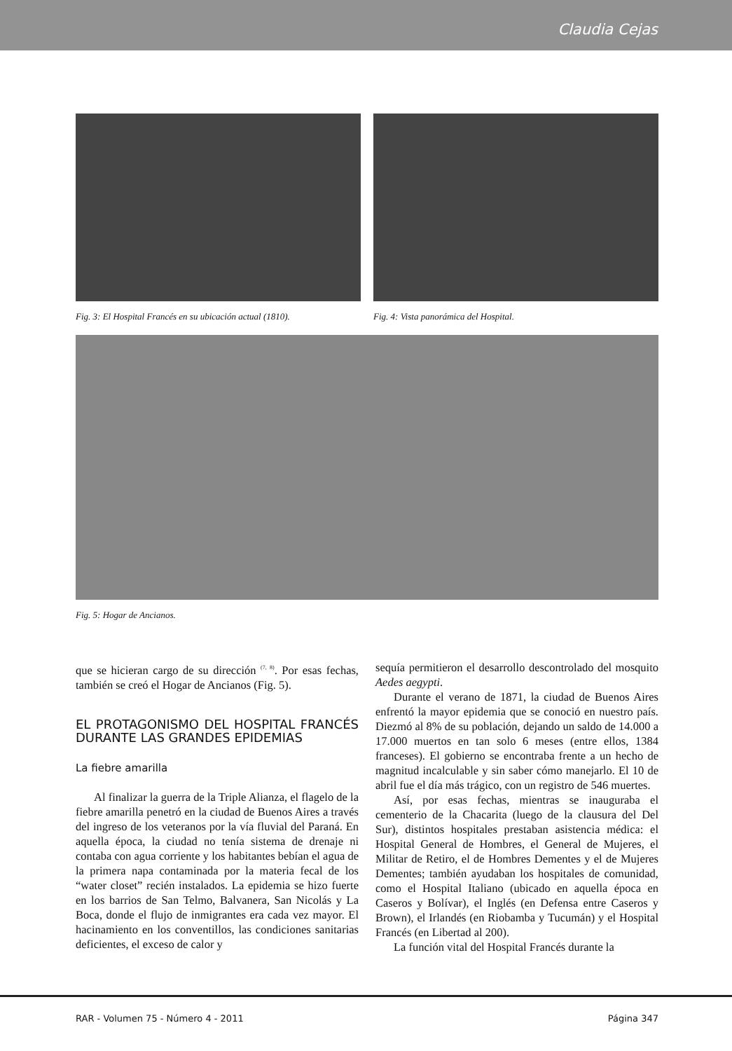Claudia Cejas
Fig. 3: El Hospital Francés en su ubicación actual (1810).
Fig. 4: Vista panorámica del Hospital.
Fig. 5: Hogar de Ancianos.
que se hicieran cargo de su dirección <sup>(7, 8)</sup>. Por esas fechas, también se creó el Hogar de Ancianos (Fig. 5).
EL PROTAGONISMO DEL HOSPITAL FRANCÉS DURANTE LAS GRANDES EPIDEMIAS
La fiebre amarilla
Al finalizar la guerra de la Triple Alianza, el flagelo de la fiebre amarilla penetró en la ciudad de Buenos Aires a través del ingreso de los veteranos por la vía fluvial del Paraná. En aquella época, la ciudad no tenía sistema de drenaje ni contaba con agua corriente y los habitantes bebían el agua de la primera napa contaminada por la materia fecal de los “water closet” recién instalados. La epidemia se hizo fuerte en los barrios de San Telmo, Balvanera, San Nicolás y La Boca, donde el flujo de inmigrantes era cada vez mayor. El hacinamiento en los conventillos, las condiciones sanitarias deficientes, el exceso de calor y
sequía permitieron el desarrollo descontrolado del mosquito Aedes aegypti.
Durante el verano de 1871, la ciudad de Buenos Aires enfrentó la mayor epidemia que se conoció en nuestro país. Diezmó al 8% de su población, dejando un saldo de 14.000 a 17.000 muertos en tan solo 6 meses (entre ellos, 1384 franceses). El gobierno se encontraba frente a un hecho de magnitud incalculable y sin saber cómo manejarlo. El 10 de abril fue el día más trágico, con un registro de 546 muertes.
Así, por esas fechas, mientras se inauguraba el cementerio de la Chacarita (luego de la clausura del Del Sur), distintos hospitales prestaban asistencia médica: el Hospital General de Hombres, el General de Mujeres, el Militar de Retiro, el de Hombres Dementes y el de Mujeres Dementes; también ayudaban los hospitales de comunidad, como el Hospital Italiano (ubicado en aquella época en Caseros y Bolívar), el Inglés (en Defensa entre Caseros y Brown), el Irlandés (en Riobamba y Tucumán) y el Hospital Francés (en Libertad al 200).
La función vital del Hospital Francés durante la
RAR - Volumen 75 - Número 4 - 2011 Página 347